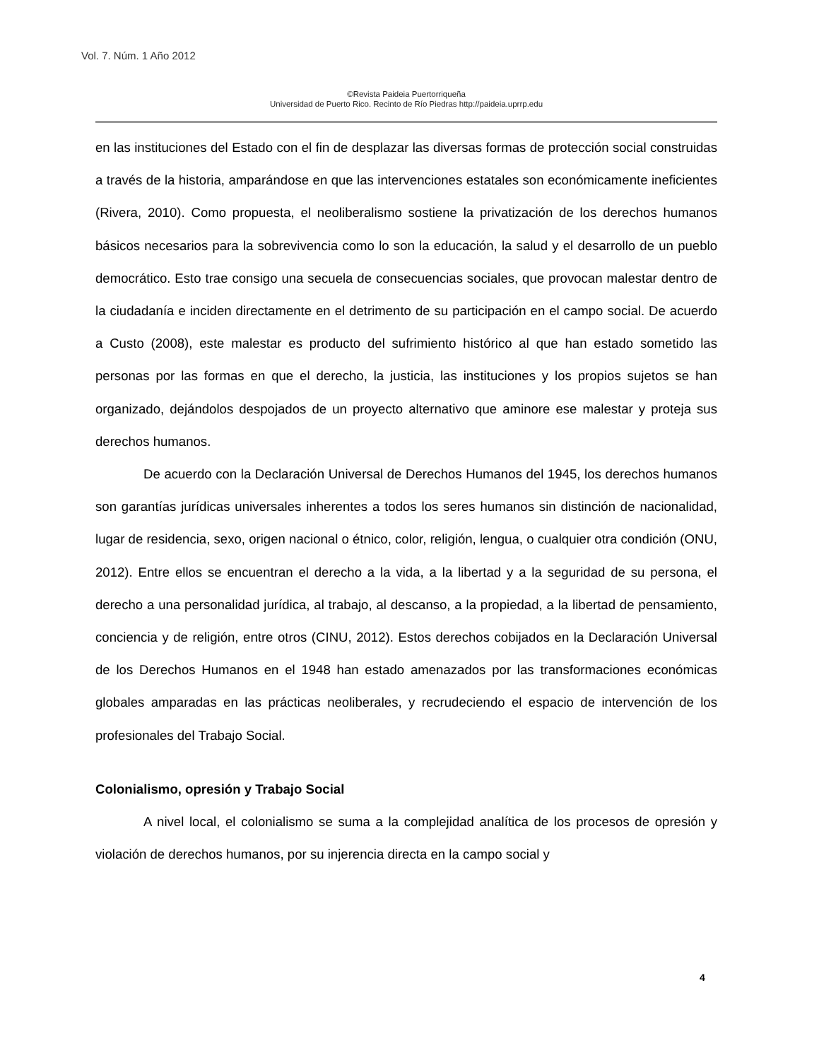Vol. 7. Núm. 1 Año 2012
©Revista Paideia Puertorriqueña
Universidad de Puerto Rico. Recinto de Río Piedras http://paideia.uprrp.edu
en las instituciones del Estado con el fin de desplazar las diversas formas de protección social construidas a través de la historia, amparándose en que las intervenciones estatales son económicamente ineficientes (Rivera, 2010). Como propuesta, el neoliberalismo sostiene la privatización de los derechos humanos básicos necesarios para la sobrevivencia como lo son la educación, la salud y el desarrollo de un pueblo democrático. Esto trae consigo una secuela de consecuencias sociales, que provocan malestar dentro de la ciudadanía e inciden directamente en el detrimento de su participación en el campo social. De acuerdo a Custo (2008), este malestar es producto del sufrimiento histórico al que han estado sometido las personas por las formas en que el derecho, la justicia, las instituciones y los propios sujetos se han organizado, dejándolos despojados de un proyecto alternativo que aminore ese malestar y proteja sus derechos humanos.
De acuerdo con la Declaración Universal de Derechos Humanos del 1945, los derechos humanos son garantías jurídicas universales inherentes a todos los seres humanos sin distinción de nacionalidad, lugar de residencia, sexo, origen nacional o étnico, color, religión, lengua, o cualquier otra condición (ONU, 2012). Entre ellos se encuentran el derecho a la vida, a la libertad y a la seguridad de su persona, el derecho a una personalidad jurídica, al trabajo, al descanso, a la propiedad, a la libertad de pensamiento, conciencia y de religión, entre otros (CINU, 2012). Estos derechos cobijados en la Declaración Universal de los Derechos Humanos en el 1948 han estado amenazados por las transformaciones económicas globales amparadas en las prácticas neoliberales, y recrudeciendo el espacio de intervención de los profesionales del Trabajo Social.
Colonialismo, opresión y Trabajo Social
A nivel local, el colonialismo se suma a la complejidad analítica de los procesos de opresión y violación de derechos humanos, por su injerencia directa en la campo social y
4